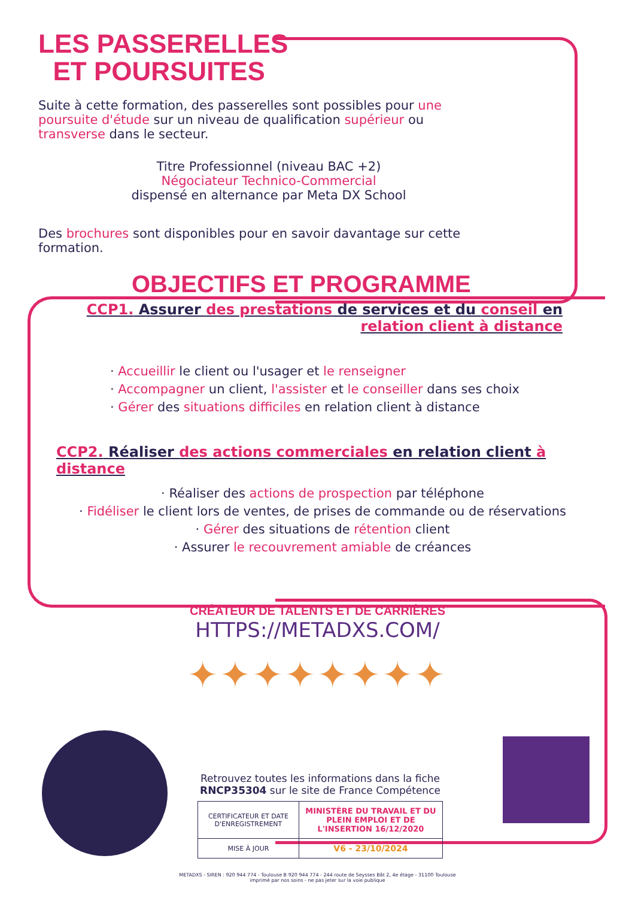LES PASSERELLES
ET POURSUITES
Suite à cette formation, des passerelles sont possibles pour une poursuite d'étude sur un niveau de qualification supérieur ou transverse dans le secteur.
Titre Professionnel (niveau BAC +2)
Négociateur Technico-Commercial
dispensé en alternance par Meta DX School
Des brochures sont disponibles pour en savoir davantage sur cette formation.
OBJECTIFS ET PROGRAMME
CCP1. Assurer des prestations de services et du conseil en relation client à distance
· Accueillir le client ou l'usager et le renseigner
· Accompagner un client, l'assister et le conseiller dans ses choix
· Gérer des situations difficiles en relation client à distance
CCP2. Réaliser des actions commerciales en relation client à distance
· Réaliser des actions de prospection par téléphone
· Fidéliser le client lors de ventes, de prises de commande ou de réservations
· Gérer des situations de rétention client
· Assurer le recouvrement amiable de créances
CRÉATEUR DE TALENTS ET DE CARRIÈRES
HTTPS://METADXS.COM/
✦✦✦✦✦✦✦✦
Retrouvez toutes les informations dans la fiche
RNCP35304 sur le site de France Compétence
| CERTIFICATEUR ET DATE D'ENREGISTREMENT | MINISTÈRE DU TRAVAIL ET DU PLEIN EMPLOI ET DE L'INSERTION 16/12/2020 |
| MISE À JOUR | V6 - 23/10/2024 |
METADXS - SIREN : 920 944 774 - Toulouse B 920 944 774 - 244 route de Seysses Bât 2, 4e étage - 31100 Toulouse
imprimé par nos soins - ne pas jeter sur la voie publique